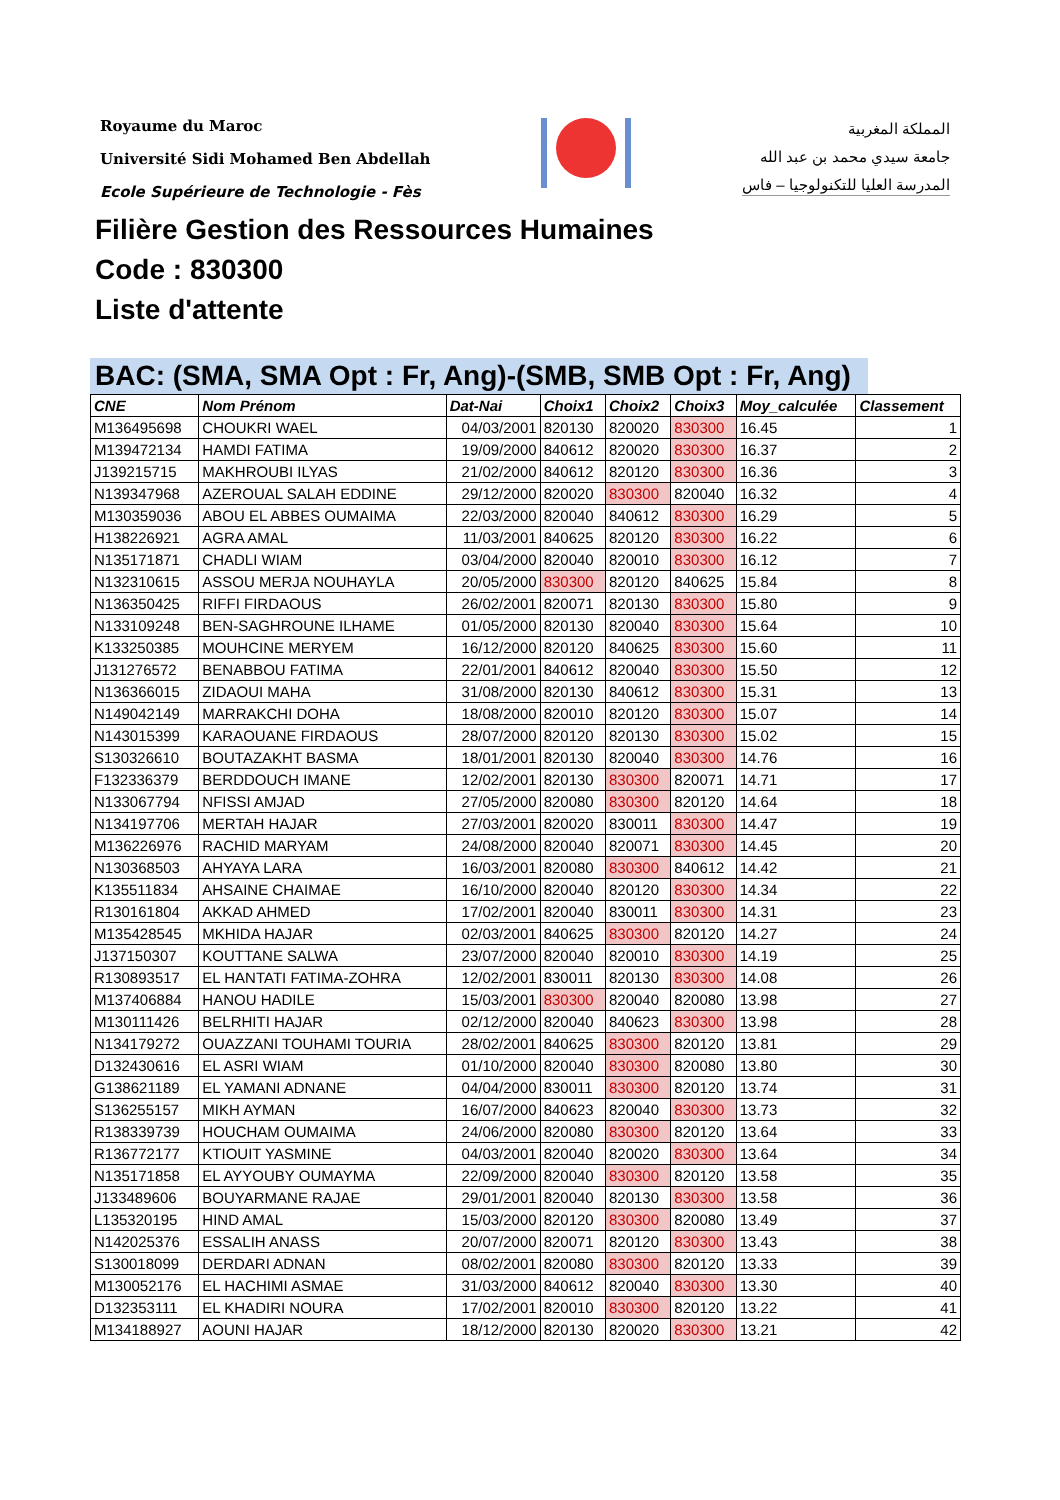Royaume du Maroc
Université Sidi Mohamed Ben Abdellah
Ecole Supérieure de Technologie - Fès
المملكة المغربية
جامعة سيدي محمد بن عبد الله
المدرسة العليا للتكنولوجيا – فاس
Filière Gestion des Ressources Humaines
Code : 830300
Liste d'attente
BAC: (SMA, SMA Opt : Fr, Ang)-(SMB, SMB Opt : Fr, Ang)
| CNE | Nom Prénom | Dat-Nai | Choix1 | Choix2 | Choix3 | Moy_calculée | Classement |
| --- | --- | --- | --- | --- | --- | --- | --- |
| M136495698 | CHOUKRI WAEL | 04/03/2001 | 820130 | 820020 | 830300 | 16.45 | 1 |
| M139472134 | HAMDI FATIMA | 19/09/2000 | 840612 | 820020 | 830300 | 16.37 | 2 |
| J139215715 | MAKHROUBI ILYAS | 21/02/2000 | 840612 | 820120 | 830300 | 16.36 | 3 |
| N139347968 | AZEROUAL SALAH EDDINE | 29/12/2000 | 820020 | 830300 | 820040 | 16.32 | 4 |
| M130359036 | ABOU EL ABBES OUMAIMA | 22/03/2000 | 820040 | 840612 | 830300 | 16.29 | 5 |
| H138226921 | AGRA AMAL | 11/03/2001 | 840625 | 820120 | 830300 | 16.22 | 6 |
| N135171871 | CHADLI WIAM | 03/04/2000 | 820040 | 820010 | 830300 | 16.12 | 7 |
| N132310615 | ASSOU MERJA NOUHAYLA | 20/05/2000 | 830300 | 820120 | 840625 | 15.84 | 8 |
| N136350425 | RIFFI FIRDAOUS | 26/02/2001 | 820071 | 820130 | 830300 | 15.80 | 9 |
| N133109248 | BEN-SAGHROUNE ILHAME | 01/05/2000 | 820130 | 820040 | 830300 | 15.64 | 10 |
| K133250385 | MOUHCINE MERYEM | 16/12/2000 | 820120 | 840625 | 830300 | 15.60 | 11 |
| J131276572 | BENABBOU FATIMA | 22/01/2001 | 840612 | 820040 | 830300 | 15.50 | 12 |
| N136366015 | ZIDAOUI MAHA | 31/08/2000 | 820130 | 840612 | 830300 | 15.31 | 13 |
| N149042149 | MARRAKCHI DOHA | 18/08/2000 | 820010 | 820120 | 830300 | 15.07 | 14 |
| N143015399 | KARAOUANE FIRDAOUS | 28/07/2000 | 820120 | 820130 | 830300 | 15.02 | 15 |
| S130326610 | BOUTAZAKHT BASMA | 18/01/2001 | 820130 | 820040 | 830300 | 14.76 | 16 |
| F132336379 | BERDDOUCH IMANE | 12/02/2001 | 820130 | 830300 | 820071 | 14.71 | 17 |
| N133067794 | NFISSI AMJAD | 27/05/2000 | 820080 | 830300 | 820120 | 14.64 | 18 |
| N134197706 | MERTAH HAJAR | 27/03/2001 | 820020 | 830011 | 830300 | 14.47 | 19 |
| M136226976 | RACHID MARYAM | 24/08/2000 | 820040 | 820071 | 830300 | 14.45 | 20 |
| N130368503 | AHYAYA LARA | 16/03/2001 | 820080 | 830300 | 840612 | 14.42 | 21 |
| K135511834 | AHSAINE CHAIMAE | 16/10/2000 | 820040 | 820120 | 830300 | 14.34 | 22 |
| R130161804 | AKKAD AHMED | 17/02/2001 | 820040 | 830011 | 830300 | 14.31 | 23 |
| M135428545 | MKHIDA HAJAR | 02/03/2001 | 840625 | 830300 | 820120 | 14.27 | 24 |
| J137150307 | KOUTTANE SALWA | 23/07/2000 | 820040 | 820010 | 830300 | 14.19 | 25 |
| R130893517 | EL HANTATI FATIMA-ZOHRA | 12/02/2001 | 830011 | 820130 | 830300 | 14.08 | 26 |
| M137406884 | HANOU HADILE | 15/03/2001 | 830300 | 820040 | 820080 | 13.98 | 27 |
| M130111426 | BELRHITI HAJAR | 02/12/2000 | 820040 | 840623 | 830300 | 13.98 | 28 |
| N134179272 | OUAZZANI TOUHAMI TOURIA | 28/02/2001 | 840625 | 830300 | 820120 | 13.81 | 29 |
| D132430616 | EL ASRI WIAM | 01/10/2000 | 820040 | 830300 | 820080 | 13.80 | 30 |
| G138621189 | EL YAMANI ADNANE | 04/04/2000 | 830011 | 830300 | 820120 | 13.74 | 31 |
| S136255157 | MIKH AYMAN | 16/07/2000 | 840623 | 820040 | 830300 | 13.73 | 32 |
| R138339739 | HOUCHAM OUMAIMA | 24/06/2000 | 820080 | 830300 | 820120 | 13.64 | 33 |
| R136772177 | KTIOUIT YASMINE | 04/03/2001 | 820040 | 820020 | 830300 | 13.64 | 34 |
| N135171858 | EL AYYOUBY OUMAYMA | 22/09/2000 | 820040 | 830300 | 820120 | 13.58 | 35 |
| J133489606 | BOUYARMANE RAJAE | 29/01/2001 | 820040 | 820130 | 830300 | 13.58 | 36 |
| L135320195 | HIND AMAL | 15/03/2000 | 820120 | 830300 | 820080 | 13.49 | 37 |
| N142025376 | ESSALIH ANASS | 20/07/2000 | 820071 | 820120 | 830300 | 13.43 | 38 |
| S130018099 | DERDARI ADNAN | 08/02/2001 | 820080 | 830300 | 820120 | 13.33 | 39 |
| M130052176 | EL HACHIMI ASMAE | 31/03/2000 | 840612 | 820040 | 830300 | 13.30 | 40 |
| D132353111 | EL KHADIRI NOURA | 17/02/2001 | 820010 | 830300 | 820120 | 13.22 | 41 |
| M134188927 | AOUNI HAJAR | 18/12/2000 | 820130 | 820020 | 830300 | 13.21 | 42 |